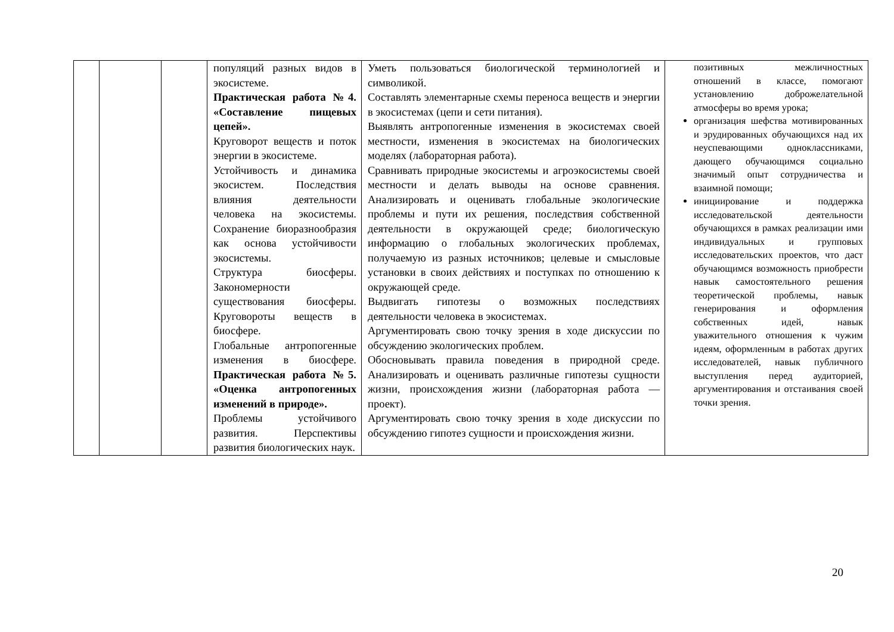| | | | популяций разных видов в экосистеме. Практическая работа №4. «Составление пищевых цепей». Круговорот веществ и поток энергии в экосистеме. Устойчивость и динамика экосистем. Последствия влияния деятельности человека на экосистемы. Сохранение биоразнообразия как основа устойчивости экосистемы. Структура биосферы. Закономерности существования биосферы. Круговороты веществ в биосфере. Глобальные антропогенные изменения в биосфере. Практическая работа №5. «Оценка антропогенных изменений в природе». Проблемы устойчивого развития. Перспективы развития биологических наук. | Уметь пользоваться биологической терминологией и символикой. Составлять элементарные схемы переноса веществ и энергии в экосистемах (цепи и сети питания). Выявлять антропогенные изменения в экосистемах своей местности, изменения в экосистемах на биологических моделях (лабораторная работа). Сравнивать природные экосистемы и агроэкосистемы своей местности и делать выводы на основе сравнения. Анализировать и оценивать глобальные экологические проблемы и пути их решения, последствия собственной деятельности в окружающей среде; биологическую информацию о глобальных экологических проблемах, получаемую из разных источников; целевые и смысловые установки в своих действиях и поступках по отношению к окружающей среде. Выдвигать гипотезы о возможных последствиях деятельности человека в экосистемах. Аргументировать свою точку зрения в ходе дискуссии по обсуждению экологических проблем. Обосновывать правила поведения в природной среде. Анализировать и оценивать различные гипотезы сущности жизни, происхождения жизни (лабораторная работа — проект). Аргументировать свою точку зрения в ходе дискуссии по обсуждению гипотез сущности и происхождения жизни. | позитивных межличностных отношений в классе, помогают установлению доброжелательной атмосферы во время урока; организация шефства мотивированных и эрудированных обучающихся над их неуспевающими одноклассниками, дающего обучающимся социально значимый опыт сотрудничества и взаимной помощи; инициирование и поддержка исследовательской деятельности обучающихся в рамках реализации ими индивидуальных и групповых исследовательских проектов, что даст обучающимся возможность приобрести навык самостоятельного решения теоретической проблемы, навык генерирования и оформления собственных идей, навык уважительного отношения к чужим идеям, оформленным в работах других исследователей, навык публичного выступления перед аудиторией, аргументирования и отстаивания своей точки зрения. |
20